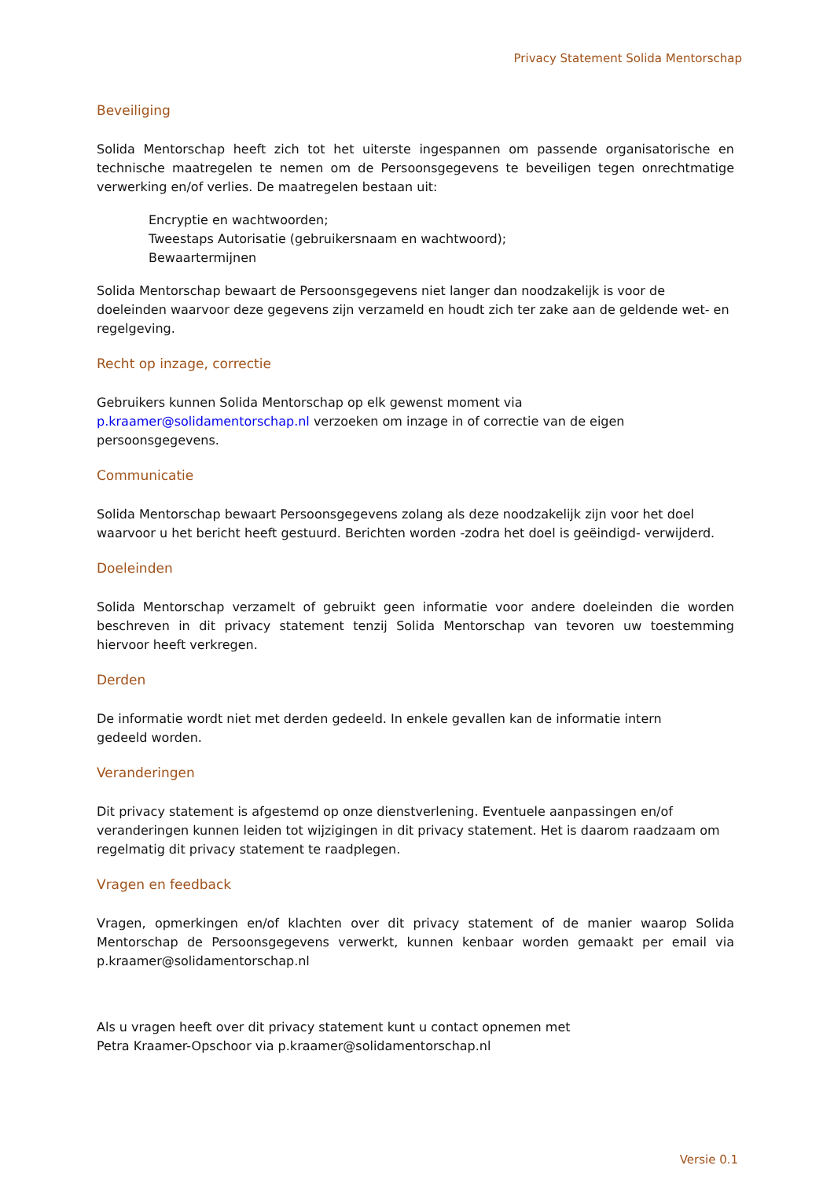Privacy Statement Solida Mentorschap
Beveiliging
Solida Mentorschap heeft zich tot het uiterste ingespannen om passende organisatorische en technische maatregelen te nemen om de Persoonsgegevens te beveiligen tegen onrechtmatige verwerking en/of verlies. De maatregelen bestaan uit:
Encryptie en wachtwoorden;
Tweestaps Autorisatie (gebruikersnaam en wachtwoord);
Bewaartermijnen
Solida Mentorschap bewaart de Persoonsgegevens niet langer dan noodzakelijk is voor de doeleinden waarvoor deze gegevens zijn verzameld en houdt zich ter zake aan de geldende wet- en regelgeving.
Recht op inzage, correctie
Gebruikers kunnen Solida Mentorschap op elk gewenst moment via
p.kraamer@solidamentorschap.nl verzoeken om inzage in of correctie van de eigen persoonsgegevens.
Communicatie
Solida Mentorschap bewaart Persoonsgegevens zolang als deze noodzakelijk zijn voor het doel waarvoor u het bericht heeft gestuurd. Berichten worden -zodra het doel is geëindigd- verwijderd.
Doeleinden
Solida Mentorschap verzamelt of gebruikt geen informatie voor andere doeleinden die worden beschreven in dit privacy statement tenzij Solida Mentorschap van tevoren uw toestemming hiervoor heeft verkregen.
Derden
De informatie wordt niet met derden gedeeld. In enkele gevallen kan de informatie intern
gedeeld worden.
Veranderingen
Dit privacy statement is afgestemd op onze dienstverlening. Eventuele aanpassingen en/of veranderingen kunnen leiden tot wijzigingen in dit privacy statement. Het is daarom raadzaam om regelmatig dit privacy statement te raadplegen.
Vragen en feedback
Vragen, opmerkingen en/of klachten over dit privacy statement of de manier waarop Solida Mentorschap de Persoonsgegevens verwerkt, kunnen kenbaar worden gemaakt per email via p.kraamer@solidamentorschap.nl
Als u vragen heeft over dit privacy statement kunt u contact opnemen met
Petra Kraamer-Opschoor via p.kraamer@solidamentorschap.nl
Versie 0.1